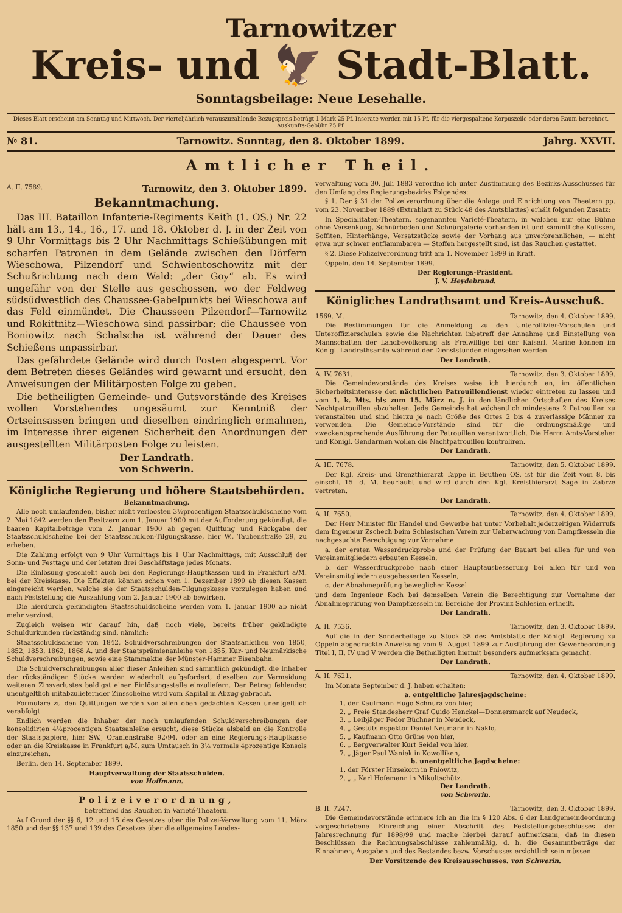Tarnowitzer
Kreis- und 🦅 Stadt-Blatt.
Sonntagsbeilage: Neue Lesehalle.
Dieses Blatt erscheint am Sonntag und Mittwoch. Der vierteljährlich vorauszuzahlende Bezugspreis beträgt 1 Mark 25 Pf. Inserate werden mit 15 Pf. für die viergespaltene Korpuszeile oder deren Raum berechnet. Auskunfts-Gebühr 25 Pf.
№ 81. Tarnowitz. Sonntag, den 8. Oktober 1899. Jahrg. XXVII.
Amtlicher Theil.
A. II. 7589. Tarnowitz, den 3. Oktober 1899.
Bekanntmachung.
Das III. Bataillon Infanterie-Regiments Keith (1. OS.) Nr. 22 hält am 13., 14., 16., 17. und 18. Oktober d. J. in der Zeit von 9 Uhr Vormittags bis 2 Uhr Nachmittags Schießübungen mit scharfen Patronen in dem Gelände zwischen den Dörfern Wieschowa, Pilzendorf und Schwientoschowitz mit der Schußrichtung nach dem Wald: „der Goy“ ab. Es wird ungefähr von der Stelle aus geschossen, wo der Feldweg südsüdwestlich des Chaussee-Gabelpunkts bei Wieschowa auf das Feld einmündet. Die Chausseen Pilzendorf—Tarnowitz und Rokittnitz—Wieschowa sind passirbar; die Chaussee von Boniowitz nach Schalscha ist während der Dauer des Schießens unpassirbar.
Das gefährdete Gelände wird durch Posten abgesperrt. Vor dem Betreten dieses Geländes wird gewarnt und ersucht, den Anweisungen der Militärposten Folge zu geben.
Die betheiligten Gemeinde- und Gutsvorstände des Kreises wollen Vorstehendes ungesäumt zur Kenntniß der Ortseinsassen bringen und dieselben eindringlich ermahnen, im Interesse ihrer eigenen Sicherheit den Anordnungen der ausgestellten Militärposten Folge zu leisten.
Der Landrath.
von Schwerin.
Königliche Regierung und höhere Staatsbehörden.
Bekanntmachung.
Alle noch umlaufenden, bisher nicht verloosten 3½procentigen Staatsschuldscheine vom 2. Mai 1842 werden den Besitzern zum 1. Januar 1900 mit der Aufforderung gekündigt, die baaren Kapitalbeträge vom 2. Januar 1900 ab gegen Quittung und Rückgabe der Staatsschuldscheine bei der Staatsschulden-Tilgungskasse, hier W., Taubenstraße 29, zu erheben.
Die Zahlung erfolgt von 9 Uhr Vormittags bis 1 Uhr Nachmittags, mit Ausschluß der Sonn- und Festtage und der letzten drei Geschäftstage jedes Monats.
Die Einlösung geschieht auch bei den Regierungs-Hauptkassen und in Frankfurt a/M. bei der Kreiskasse. Die Effekten können schon vom 1. Dezember 1899 ab diesen Kassen eingereicht werden, welche sie der Staatsschulden-Tilgungskasse vorzulegen haben und nach Feststellung die Auszahlung vom 2. Januar 1900 ab bewirken.
Die hierdurch gekündigten Staatsschuldscheine werden vom 1. Januar 1900 ab nicht mehr verzinst.
Zugleich weisen wir darauf hin, daß noch viele, bereits früher gekündigte Schuldurkunden rückständig sind, nämlich:
Staatsschuldscheine von 1842, Schuldverschreibungen der Staatsanleihen von 1850, 1852, 1853, 1862, 1868 A. und der Staatsprämienanleihe von 1855, Kur- und Neumärkische Schuldverschreibungen, sowie eine Stammaktie der Münster-Hammer Eisenbahn.
Die Schuldverschreibungen aller dieser Anleihen sind sämmtlich gekündigt, die Inhaber der rückständigen Stücke werden wiederholt aufgefordert, dieselben zur Vermeidung weiteren Zinsverlustes baldigst einer Einlösungsstelle einzuliefern. Der Betrag fehlender, unentgeltlich mitabzuliefernder Zinsscheine wird vom Kapital in Abzug gebracht.
Formulare zu den Quittungen werden von allen oben gedachten Kassen unentgeltlich verabfolgt.
Endlich werden die Inhaber der noch umlaufenden Schuldverschreibungen der konsolidirten 4½procentigen Staatsanleihe ersucht, diese Stücke alsbald an die Kontrolle der Staatspapiere, hier SW., Oranienstraße 92/94, oder an eine Regierungs-Hauptkasse oder an die Kreiskasse in Frankfurt a/M. zum Umtausch in 3½ vormals 4prozentige Konsols einzureichen.
Berlin, den 14. September 1899.
Hauptverwaltung der Staatsschulden.
von Hoffmann.
Polizeiverordnung,
betreffend das Rauchen in Varieté-Theatern.
Auf Grund der §§ 6, 12 und 15 des Gesetzes über die Polizei-Verwaltung vom 11. März 1850 und der §§ 137 und 139 des Gesetzes über die allgemeine Landes-
verwaltung vom 30. Juli 1883 verordne ich unter Zustimmung des Bezirks-Ausschusses für den Umfang des Regierungsbezirks Folgendes:
§ 1. Der § 31 der Polizeiverordnung über die Anlage und Einrichtung von Theatern pp. vom 23. November 1889 (Extrablatt zu Stück 48 des Amtsblattes) erhält folgenden Zusatz:
In Specialitäten-Theatern, sogenannten Varieté-Theatern, in welchen nur eine Bühne ohne Versenkung, Schnürboden und Schnürgalerie vorhanden ist und sämmtliche Kulissen, Soffiten, Hinterhänge, Versatzstücke sowie der Vorhang aus unverbrennlichen, — nicht etwa nur schwer entflammbaren — Stoffen hergestellt sind, ist das Rauchen gestattet.
§ 2. Diese Polizeiverordnung tritt am 1. November 1899 in Kraft.
Oppeln, den 14. September 1899.
Der Regierungs-Präsident.
J. V. Heydebrand.
Königliches Landrathsamt und Kreis-Ausschuß.
1569. M. Tarnowitz, den 4. Oktober 1899.
Die Bestimmungen für die Anmeldung zu den Unteroffizier-Vorschulen und Unteroffizierschulen sowie die Nachrichten inbetreff der Annahme und Einstellung von Mannschaften der Landbevölkerung als Freiwillige bei der Kaiserl. Marine können im Königl. Landrathsamte während der Dienststunden eingesehen werden.
Der Landrath.
A. IV. 7631. Tarnowitz, den 3. Oktober 1899.
Die Gemeindevorstände des Kreises weise ich hierdurch an, im öffentlichen Sicherheitsinteresse den nächtlichen Patrouillendienst wieder eintreten zu lassen und vom 1. k. Mts. bis zum 15. März n. J. in den ländlichen Ortschaften des Kreises Nachtpatrouillen abzuhalten. Jede Gemeinde hat wöchentlich mindestens 2 Patrouillen zu veranstalten und sind hierzu je nach Größe des Ortes 2 bis 4 zuverlässige Männer zu verwenden. Die Gemeinde-Vorstände sind für die ordnungsmäßige und zweckentsprechende Ausführung der Patrouillen verantwortlich. Die Herrn Amts-Vorsteher und Königl. Gendarmen wollen die Nachtpatrouillen kontroliren.
Der Landrath.
A. III. 7678. Tarnowitz, den 5. Oktober 1899.
Der Kgl. Kreis- und Grenzthierarzt Tappe in Beuthen OS. ist für die Zeit vom 8. bis einschl. 15. d. M. beurlaubt und wird durch den Kgl. Kreisthierarzt Sage in Zabrze vertreten.
Der Landrath.
A. II. 7650. Tarnowitz, den 4. Oktober 1899.
Der Herr Minister für Handel und Gewerbe hat unter Vorbehalt jederzeitigen Widerrufs dem Ingenieur Zschech beim Schlesischen Verein zur Ueberwachung von Dampfkesseln die nachgesuchte Berechtigung zur Vornahme
a. der ersten Wasserdruckprobe und der Prüfung der Bauart bei allen für und von Vereinsmitgliedern erbauten Kesseln,
b. der Wasserdruckprobe nach einer Hauptausbesserung bei allen für und von Vereinsmitgliedern ausgebesserten Kesseln,
c. der Abnahmeprüfung beweglicher Kessel
und dem Ingenieur Koch bei demselben Verein die Berechtigung zur Vornahme der Abnahmeprüfung von Dampfkesseln im Bereiche der Provinz Schlesien ertheilt.
Der Landrath.
A. II. 7536. Tarnowitz, den 3. Oktober 1899.
Auf die in der Sonderbeilage zu Stück 38 des Amtsblatts der Königl. Regierung zu Oppeln abgedruckte Anweisung vom 9. August 1899 zur Ausführung der Gewerbeordnung Titel I, II, IV und V werden die Betheiligten hiermit besonders aufmerksam gemacht.
Der Landrath.
A. II. 7621. Tarnowitz, den 4. Oktober 1899.
Im Monate September d. J. haben erhalten:
a. entgeltliche Jahresjagdscheine:
1. der Kaufmann Hugo Schnura von hier,
2. „ Freie Standesherr Graf Guido Henckel—Donnersmarck auf Neudeck,
3. „ Leibjäger Fedor Büchner in Neudeck,
4. „ Gestütsinspektor Daniel Neumann in Naklo,
5. „ Kaufmann Otto Grüne von hier,
6. „ Bergverwalter Kurt Seidel von hier,
7. „ Jäger Paul Waniek in Kowolliken,
b. unentgeltliche Jagdscheine:
1. der Förster Hirsekorn in Pniowitz,
2. „ „ Karl Hofemann in Mikultschütz.
Der Landrath.
von Schwerin.
B. II. 7247. Tarnowitz, den 3. Oktober 1899.
Die Gemeindevorstände erinnere ich an die im § 120 Abs. 6 der Landgemeindeordnung vorgeschriebene Einreichung einer Abschrift des Feststellungsbeschlusses der Jahresrechnung für 1898/99 und mache hierbei darauf aufmerksam, daß in diesen Beschlüssen die Rechnungsabschlüsse zahlenmäßig, d. h. die Gesammtbeträge der Einnahmen, Ausgaben und des Bestandes bezw. Vorschusses ersichtlich sein müssen.
Der Vorsitzende des Kreisausschusses. von Schwerin.